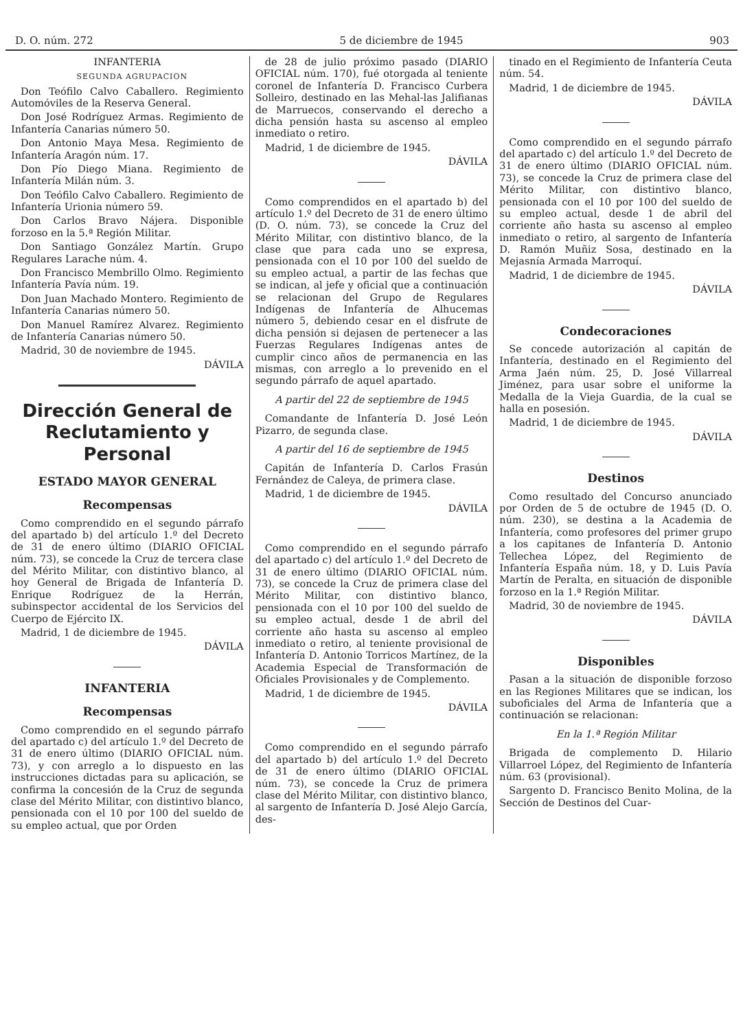D. O. núm. 272 5 de diciembre de 1945 903
INFANTERIA
SEGUNDA AGRUPACION
Don Teófilo Calvo Caballero. Regimiento Automóviles de la Reserva General.
Don José Rodríguez Armas. Regimiento de Infantería Canarias número 50.
Don Antonio Maya Mesa. Regimiento de Infantería Aragón núm. 17.
Don Pío Diego Miana. Regimiento de Infantería Milán núm. 3.
Don Teófilo Calvo Caballero. Regimiento de Infantería Urionia número 59.
Don Carlos Bravo Nájera. Disponible forzoso en la 5.ª Región Militar.
Don Santiago González Martín. Grupo Regulares Larache núm. 4.
Don Francisco Membrillo Olmo. Regimiento Infantería Pavía núm. 19.
Don Juan Machado Montero. Regimiento de Infantería Canarias número 50.
Don Manuel Ramírez Alvarez. Regimiento de Infantería Canarias número 50.
Madrid, 30 de noviembre de 1945.
DÁVILA
Dirección General de Reclutamiento y Personal
ESTADO MAYOR GENERAL
Recompensas
Como comprendido en el segundo párrafo del apartado b) del artículo 1.º del Decreto de 31 de enero último (DIARIO OFICIAL núm. 73), se concede la Cruz de tercera clase del Mérito Militar, con distintivo blanco, al hoy General de Brigada de Infantería D. Enrique Rodríguez de la Herrán, subinspector accidental de los Servicios del Cuerpo de Ejército IX.
Madrid, 1 de diciembre de 1945.
DÁVILA
INFANTERIA
Recompensas
Como comprendido en el segundo párrafo del apartado c) del artículo 1.º del Decreto de 31 de enero último (DIARIO OFICIAL núm. 73), y con arreglo a lo dispuesto en las instrucciones dictadas para su aplicación, se confirma la concesión de la Cruz de segunda clase del Mérito Militar, con distintivo blanco, pensionada con el 10 por 100 del sueldo de su empleo actual, que por Orden
de 28 de julio próximo pasado (DIARIO OFICIAL núm. 170), fué otorgada al teniente coronel de Infantería D. Francisco Curbera Solleiro, destinado en las Mehal-las Jalifianas de Marruecos, conservando el derecho a dicha pensión hasta su ascenso al empleo inmediato o retiro.
Madrid, 1 de diciembre de 1945.
DÁVILA
Como comprendidos en el apartado b) del artículo 1.º del Decreto de 31 de enero último (D. O. núm. 73), se concede la Cruz del Mérito Militar, con distintivo blanco, de la clase que para cada uno se expresa, pensionada con el 10 por 100 del sueldo de su empleo actual, a partir de las fechas que se indican, al jefe y oficial que a continuación se relacionan del Grupo de Regulares Indígenas de Infantería de Alhucemas número 5, debiendo cesar en el disfrute de dicha pensión si dejasen de pertenecer a las Fuerzas Regulares Indígenas antes de cumplir cinco años de permanencia en las mismas, con arreglo a lo prevenido en el segundo párrafo de aquel apartado.
A partir del 22 de septiembre de 1945
Comandante de Infantería D. José León Pizarro, de segunda clase.
A partir del 16 de septiembre de 1945
Capitán de Infantería D. Carlos Frasún Fernández de Caleya, de primera clase.
Madrid, 1 de diciembre de 1945.
DÁVILA
Como comprendido en el segundo párrafo del apartado c) del artículo 1.º del Decreto de 31 de enero último (DIARIO OFICIAL núm. 73), se concede la Cruz de primera clase del Mérito Militar, con distintivo blanco, pensionada con el 10 por 100 del sueldo de su empleo actual, desde 1 de abril del corriente año hasta su ascenso al empleo inmediato o retiro, al teniente provisional de Infantería D. Antonio Torricos Martínez, de la Academia Especial de Transformación de Oficiales Provisionales y de Complemento.
Madrid, 1 de diciembre de 1945.
DÁVILA
Como comprendido en el segundo párrafo del apartado b) del artículo 1.º del Decreto de 31 de enero último (DIARIO OFICIAL núm. 73), se concede la Cruz de primera clase del Mérito Militar, con distintivo blanco, al sargento de Infantería D. José Alejo García, des-
tinado en el Regimiento de Infantería Ceuta núm. 54.
Madrid, 1 de diciembre de 1945.
DÁVILA
Como comprendido en el segundo párrafo del apartado c) del artículo 1.º del Decreto de 31 de enero último (DIARIO OFICIAL núm. 73), se concede la Cruz de primera clase del Mérito Militar, con distintivo blanco, pensionada con el 10 por 100 del sueldo de su empleo actual, desde 1 de abril del corriente año hasta su ascenso al empleo inmediato o retiro, al sargento de Infantería D. Ramón Muñiz Sosa, destinado en la Mejasnía Armada Marroquí.
Madrid, 1 de diciembre de 1945.
DÁVILA
Condecoraciones
Se concede autorización al capitán de Infantería, destinado en el Regimiento del Arma Jaén núm. 25, D. José Villarreal Jiménez, para usar sobre el uniforme la Medalla de la Vieja Guardia, de la cual se halla en posesión.
Madrid, 1 de diciembre de 1945.
DÁVILA
Destinos
Como resultado del Concurso anunciado por Orden de 5 de octubre de 1945 (D. O. núm. 230), se destina a la Academia de Infantería, como profesores del primer grupo a los capitanes de Infantería D. Antonio Tellechea López, del Regimiento de Infantería España núm. 18, y D. Luis Pavía Martín de Peralta, en situación de disponible forzoso en la 1.ª Región Militar.
Madrid, 30 de noviembre de 1945.
DÁVILA
Disponibles
Pasan a la situación de disponible forzoso en las Regiones Militares que se indican, los suboficiales del Arma de Infantería que a continuación se relacionan:
En la 1.ª Región Militar
Brigada de complemento D. Hilario Villarroel López, del Regimiento de Infantería núm. 63 (provisional).
Sargento D. Francisco Benito Molina, de la Sección de Destinos del Cuar-